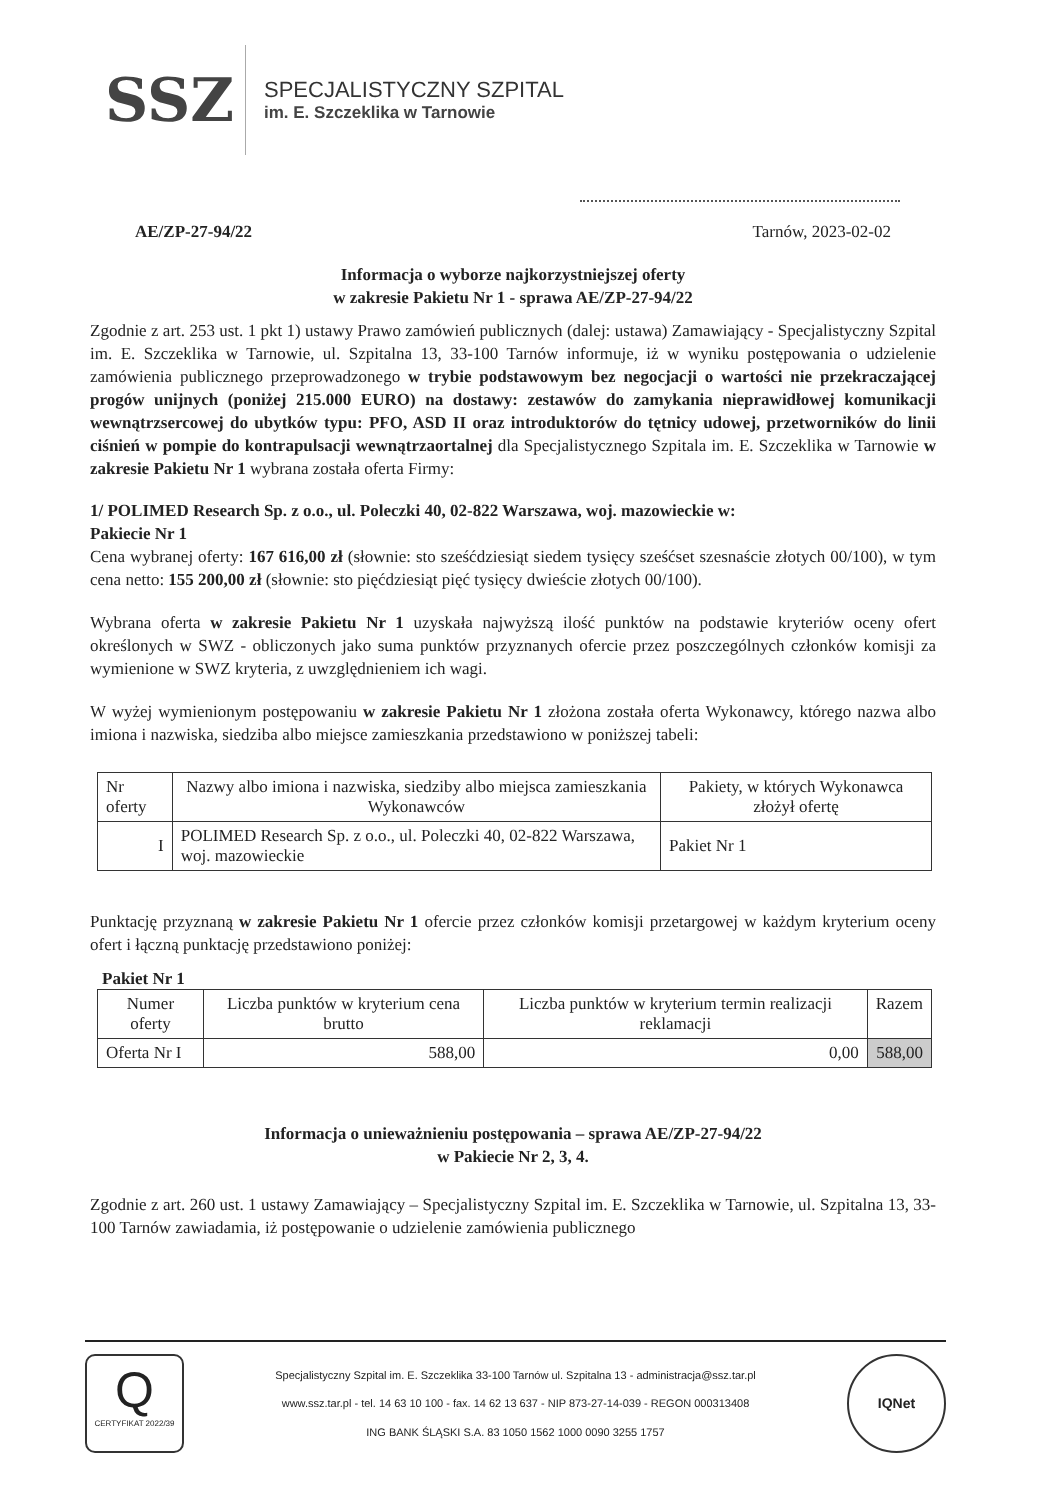SSZ
SPECJALISTYCZNY SZPITAL
im. E. Szczeklika w Tarnowie
AE/ZP-27-94/22 Tarnów, 2023-02-02
Informacja o wyborze najkorzystniejszej oferty
w zakresie Pakietu Nr 1 - sprawa AE/ZP-27-94/22
Zgodnie z art. 253 ust. 1 pkt 1) ustawy Prawo zamówień publicznych (dalej: ustawa) Zamawiający - Specjalistyczny Szpital im. E. Szczeklika w Tarnowie, ul. Szpitalna 13, 33-100 Tarnów informuje, iż w wyniku postępowania o udzielenie zamówienia publicznego przeprowadzonego w trybie podstawowym bez negocjacji o wartości nie przekraczającej progów unijnych (poniżej 215.000 EURO) na dostawy: zestawów do zamykania nieprawidłowej komunikacji wewnątrzsercowej do ubytków typu: PFO, ASD II oraz introduktorów do tętnicy udowej, przetworników do linii ciśnień w pompie do kontrapulsacji wewnątrzaortalnej dla Specjalistycznego Szpitala im. E. Szczeklika w Tarnowie w zakresie Pakietu Nr 1 wybrana została oferta Firmy:
1/ POLIMED Research Sp. z o.o., ul. Poleczki 40, 02-822 Warszawa, woj. mazowieckie w:
Pakiecie Nr 1
Cena wybranej oferty: 167 616,00 zł (słownie: sto sześćdziesiąt siedem tysięcy sześćset szesnaście złotych 00/100), w tym cena netto: 155 200,00 zł (słownie: sto pięćdziesiąt pięć tysięcy dwieście złotych 00/100).
Wybrana oferta w zakresie Pakietu Nr 1 uzyskała najwyższą ilość punktów na podstawie kryteriów oceny ofert określonych w SWZ - obliczonych jako suma punktów przyznanych ofercie przez poszczególnych członków komisji za wymienione w SWZ kryteria, z uwzględnieniem ich wagi.
W wyżej wymienionym postępowaniu w zakresie Pakietu Nr 1 złożona została oferta Wykonawcy, którego nazwa albo imiona i nazwiska, siedziba albo miejsce zamieszkania przedstawiono w poniższej tabeli:
| Nr oferty | Nazwy albo imiona i nazwiska, siedziby albo miejsca zamieszkania Wykonawców | Pakiety, w których Wykonawca złożył ofertę |
| --- | --- | --- |
| I | POLIMED Research Sp. z o.o., ul. Poleczki 40, 02-822 Warszawa, woj. mazowieckie | Pakiet Nr 1 |
Punktację przyznaną w zakresie Pakietu Nr 1 ofercie przez członków komisji przetargowej w każdym kryterium oceny ofert i łączną punktację przedstawiono poniżej:
Pakiet Nr 1
| Numer oferty | Liczba punktów w kryterium cena brutto | Liczba punktów w kryterium termin realizacji reklamacji | Razem |
| --- | --- | --- | --- |
| Oferta Nr I | 588,00 | 0,00 | 588,00 |
Informacja o unieważnieniu postępowania – sprawa AE/ZP-27-94/22
w Pakiecie Nr 2, 3, 4.
Zgodnie z art. 260 ust. 1 ustawy Zamawiający – Specjalistyczny Szpital im. E. Szczeklika w Tarnowie, ul. Szpitalna 13, 33-100 Tarnów zawiadamia, iż postępowanie o udzielenie zamówienia publicznego
Q
CERTYFIKAT 2022/39
Specjalistyczny Szpital im. E. Szczeklika 33-100 Tarnów ul. Szpitalna 13 - administracja@ssz.tar.pl
www.ssz.tar.pl - tel. 14 63 10 100 - fax. 14 62 13 637 - NIP 873-27-14-039 - REGON 000313408
ING BANK ŚLĄSKI S.A. 83 1050 1562 1000 0090 3255 1757
IQNet